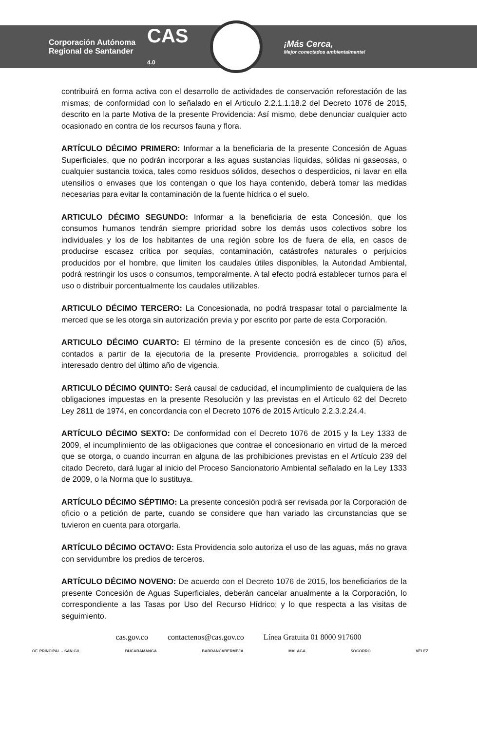Corporación Autónoma
Regional de Santander
CAS
4.0
¡Más Cerca,
Mejor conectados ambientalmente!
contribuirá en forma activa con el desarrollo de actividades de conservación reforestación de las mismas; de conformidad con lo señalado en el Articulo 2.2.1.1.18.2 del Decreto 1076 de 2015, descrito en la parte Motiva de la presente Providencia: Así mismo, debe denunciar cualquier acto ocasionado en contra de los recursos fauna y flora.
ARTÍCULO DÉCIMO PRIMERO: Informar a la beneficiaria de la presente Concesión de Aguas Superficiales, que no podrán incorporar a las aguas sustancias líquidas, sólidas ni gaseosas, o cualquier sustancia toxica, tales como residuos sólidos, desechos o desperdicios, ni lavar en ella utensilios o envases que los contengan o que los haya contenido, deberá tomar las medidas necesarias para evitar la contaminación de la fuente hídrica o el suelo.
ARTICULO DÉCIMO SEGUNDO: Informar a la beneficiaria de esta Concesión, que los consumos humanos tendrán siempre prioridad sobre los demás usos colectivos sobre los individuales y los de los habitantes de una región sobre los de fuera de ella, en casos de producirse escasez crítica por sequías, contaminación, catástrofes naturales o perjuicios producidos por el hombre, que limiten los caudales útiles disponibles, la Autoridad Ambiental, podrá restringir los usos o consumos, temporalmente. A tal efecto podrá establecer turnos para el uso o distribuir porcentualmente los caudales utilizables.
ARTICULO DÉCIMO TERCERO: La Concesionada, no podrá traspasar total o parcialmente la merced que se les otorga sin autorización previa y por escrito por parte de esta Corporación.
ARTICULO DÉCIMO CUARTO: El término de la presente concesión es de cinco (5) años, contados a partir de la ejecutoria de la presente Providencia, prorrogables a solicitud del interesado dentro del último año de vigencia.
ARTICULO DÉCIMO QUINTO: Será causal de caducidad, el incumplimiento de cualquiera de las obligaciones impuestas en la presente Resolución y las previstas en el Artículo 62 del Decreto Ley 2811 de 1974, en concordancia con el Decreto 1076 de 2015 Artículo 2.2.3.2.24.4.
ARTÍCULO DÉCIMO SEXTO: De conformidad con el Decreto 1076 de 2015 y la Ley 1333 de 2009, el incumplimiento de las obligaciones que contrae el concesionario en virtud de la merced que se otorga, o cuando incurran en alguna de las prohibiciones previstas en el Artículo 239 del citado Decreto, dará lugar al inicio del Proceso Sancionatorio Ambiental señalado en la Ley 1333 de 2009, o la Norma que lo sustituya.
ARTÍCULO DÉCIMO SÉPTIMO: La presente concesión podrá ser revisada por la Corporación de oficio o a petición de parte, cuando se considere que han variado las circunstancias que se tuvieron en cuenta para otorgarla.
ARTÍCULO DÉCIMO OCTAVO: Esta Providencia solo autoriza el uso de las aguas, más no grava con servidumbre los predios de terceros.
ARTÍCULO DÉCIMO NOVENO: De acuerdo con el Decreto 1076 de 2015, los beneficiarios de la presente Concesión de Aguas Superficiales, deberán cancelar anualmente a la Corporación, lo correspondiente a las Tasas por Uso del Recurso Hídrico; y lo que respecta a las visitas de seguimiento.
cas.gov.co contactenos@cas.gov.co Línea Gratuita 01 8000 917600
OF. PRINCIPAL – SAN GIL BUCARAMANGA BARRANCABERMEJA MALAGA SOCORRO VÉLEZ